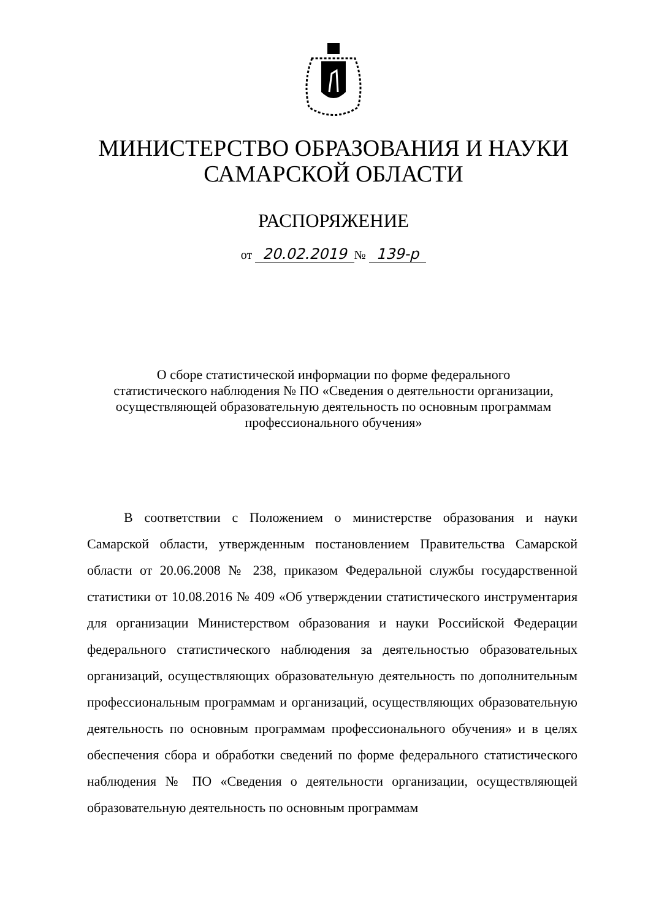МИНИСТЕРСТВО ОБРАЗОВАНИЯ И НАУКИ
САМАРСКОЙ ОБЛАСТИ
РАСПОРЯЖЕНИЕ
от 20.02.2019 № 139-р
О сборе статистической информации по форме федерального статистического наблюдения № ПО «Сведения о деятельности организации, осуществляющей образовательную деятельность по основным программам профессионального обучения»
В соответствии с Положением о министерстве образования и науки Самарской области, утвержденным постановлением Правительства Самарской области от 20.06.2008 № 238, приказом Федеральной службы государственной статистики от 10.08.2016 № 409 «Об утверждении статистического инструментария для организации Министерством образования и науки Российской Федерации федерального статистического наблюдения за деятельностью образовательных организаций, осуществляющих образовательную деятельность по дополнительным профессиональным программам и организаций, осуществляющих образовательную деятельность по основным программам профессионального обучения» и в целях обеспечения сбора и обработки сведений по форме федерального статистического наблюдения № ПО «Сведения о деятельности организации, осуществляющей образовательную деятельность по основным программам